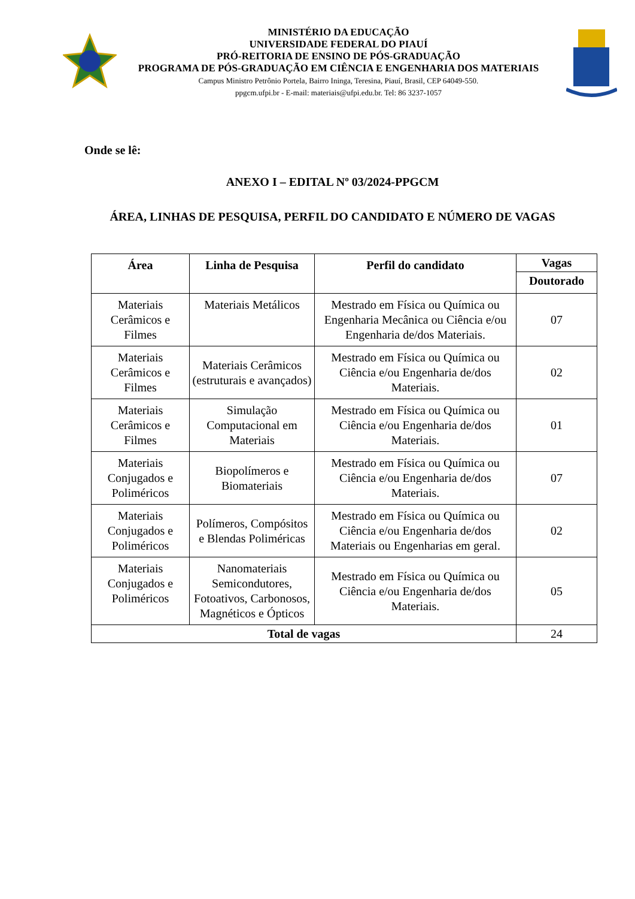MINISTÉRIO DA EDUCAÇÃO
UNIVERSIDADE FEDERAL DO PIAUÍ
PRÓ-REITORIA DE ENSINO DE PÓS-GRADUAÇÃO
PROGRAMA DE PÓS-GRADUAÇÃO EM CIÊNCIA E ENGENHARIA DOS MATERIAIS
Campus Ministro Petrônio Portela, Bairro Ininga, Teresina, Piauí, Brasil, CEP 64049-550.
ppgcm.ufpi.br - E-mail: materiais@ufpi.edu.br. Tel: 86 3237-1057
Onde se lê:
ANEXO I – EDITAL Nº 03/2024-PPGCM
ÁREA, LINHAS DE PESQUISA, PERFIL DO CANDIDATO E NÚMERO DE VAGAS
| Área | Linha de Pesquisa | Perfil do candidato | Vagas |
| --- | --- | --- | --- |
| | | | Doutorado |
| Materiais Cerâmicos e Filmes | Materiais Metálicos | Mestrado em Física ou Química ou Engenharia Mecânica ou Ciência e/ou Engenharia de/dos Materiais. | 07 |
| Materiais Cerâmicos e Filmes | Materiais Cerâmicos (estruturais e avançados) | Mestrado em Física ou Química ou Ciência e/ou Engenharia de/dos Materiais. | 02 |
| Materiais Cerâmicos e Filmes | Simulação Computacional em Materiais | Mestrado em Física ou Química ou Ciência e/ou Engenharia de/dos Materiais. | 01 |
| Materiais Conjugados e Poliméricos | Biopolímeros e Biomateriais | Mestrado em Física ou Química ou Ciência e/ou Engenharia de/dos Materiais. | 07 |
| Materiais Conjugados e Poliméricos | Polímeros, Compósitos e Blendas Poliméricas | Mestrado em Física ou Química ou Ciência e/ou Engenharia de/dos Materiais ou Engenharias em geral. | 02 |
| Materiais Conjugados e Poliméricos | Nanomateriais Semicondutores, Fotoativos, Carbonosos, Magnéticos e Ópticos | Mestrado em Física ou Química ou Ciência e/ou Engenharia de/dos Materiais. | 05 |
| Total de vagas | | | 24 |